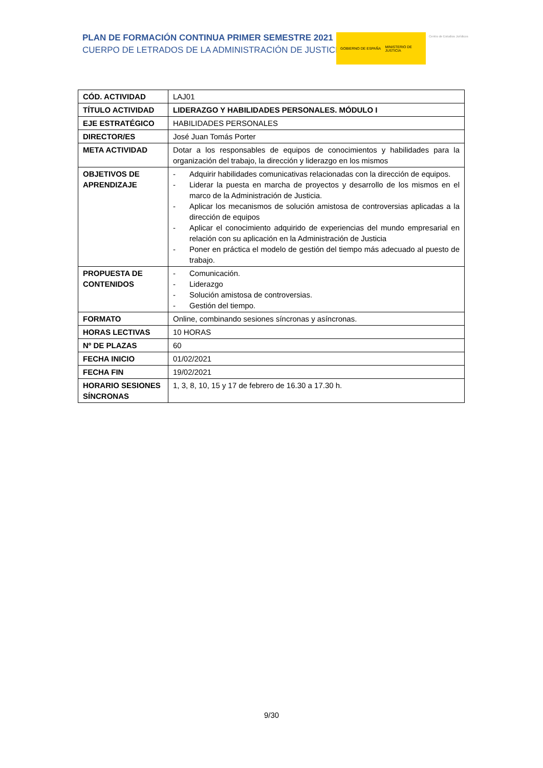PLAN DE FORMACIÓN CONTINUA PRIMER SEMESTRE 2021
CUERPO DE LETRADOS DE LA ADMINISTRACIÓN DE JUSTICIA
GOBIERNO DE ESPAÑA MINISTERIO DE JUSTICIA
Centro de Estudios Jurídicos
| CÓD. ACTIVIDAD | LAJ01 |
| TÍTULO ACTIVIDAD | LIDERAZGO Y HABILIDADES PERSONALES. MÓDULO I |
| EJE ESTRATÉGICO | HABILIDADES PERSONALES |
| DIRECTOR/ES | José Juan Tomás Porter |
| META ACTIVIDAD | Dotar a los responsables de equipos de conocimientos y habilidades para la organización del trabajo, la dirección y liderazgo en los mismos |
| OBJETIVOS DE APRENDIZAJE | - Adquirir habilidades comunicativas relacionadas con la dirección de equipos. - Liderar la puesta en marcha de proyectos y desarrollo de los mismos en el marco de la Administración de Justicia. - Aplicar los mecanismos de solución amistosa de controversias aplicadas a la dirección de equipos - Aplicar el conocimiento adquirido de experiencias del mundo empresarial en relación con su aplicación en la Administración de Justicia - Poner en práctica el modelo de gestión del tiempo más adecuado al puesto de trabajo. |
| PROPUESTA DE CONTENIDOS | - Comunicación. - Liderazgo - Solución amistosa de controversias. - Gestión del tiempo. |
| FORMATO | Online, combinando sesiones síncronas y asíncronas. |
| HORAS LECTIVAS | 10 HORAS |
| Nº DE PLAZAS | 60 |
| FECHA INICIO | 01/02/2021 |
| FECHA FIN | 19/02/2021 |
| HORARIO SESIONES SÍNCRONAS | 1, 3, 8, 10, 15 y 17 de febrero de 16.30 a 17.30 h. |
9/30